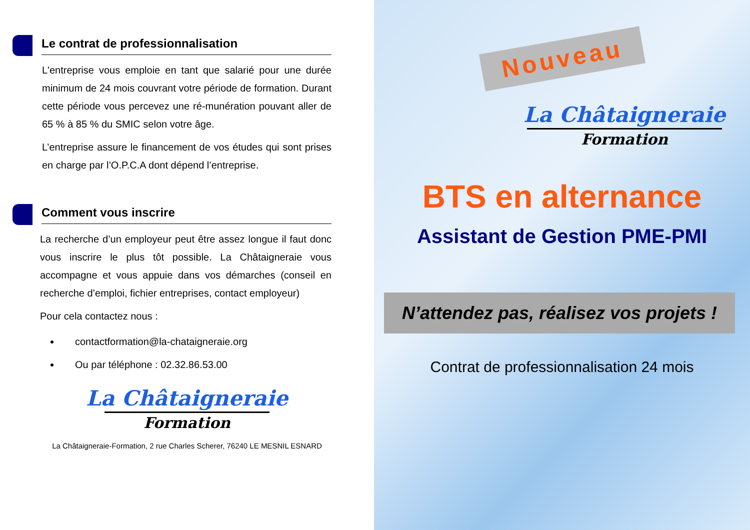Le contrat de professionnalisation
L'entreprise vous emploie en tant que salarié pour une durée minimum de 24 mois couvrant votre période de formation. Durant cette période vous percevez une ré-munération pouvant aller de 65 % à 85 % du SMIC selon votre âge.
L’entreprise assure le financement de vos études qui sont prises en charge par l’O.P.C.A dont dépend l’entreprise.
Comment vous inscrire
La recherche d’un employeur peut être assez longue il faut donc vous inscrire le plus tôt possible. La Châtaigneraie vous accompagne et vous appuie dans vos démarches (conseil en recherche d’emploi, fichier entreprises, contact employeur)
Pour cela contactez nous :
contactformation@la-chataigneraie.org
Ou par téléphone : 02.32.86.53.00
La Châtaigneraie
Formation
La Châtaigneraie-Formation, 2 rue Charles Scherer, 76240 LE MESNIL ESNARD
Nouveau
La Châtaigneraie
Formation
BTS en alternance
Assistant de Gestion PME-PMI
N’attendez pas, réalisez vos projets !
Contrat de professionnalisation 24 mois